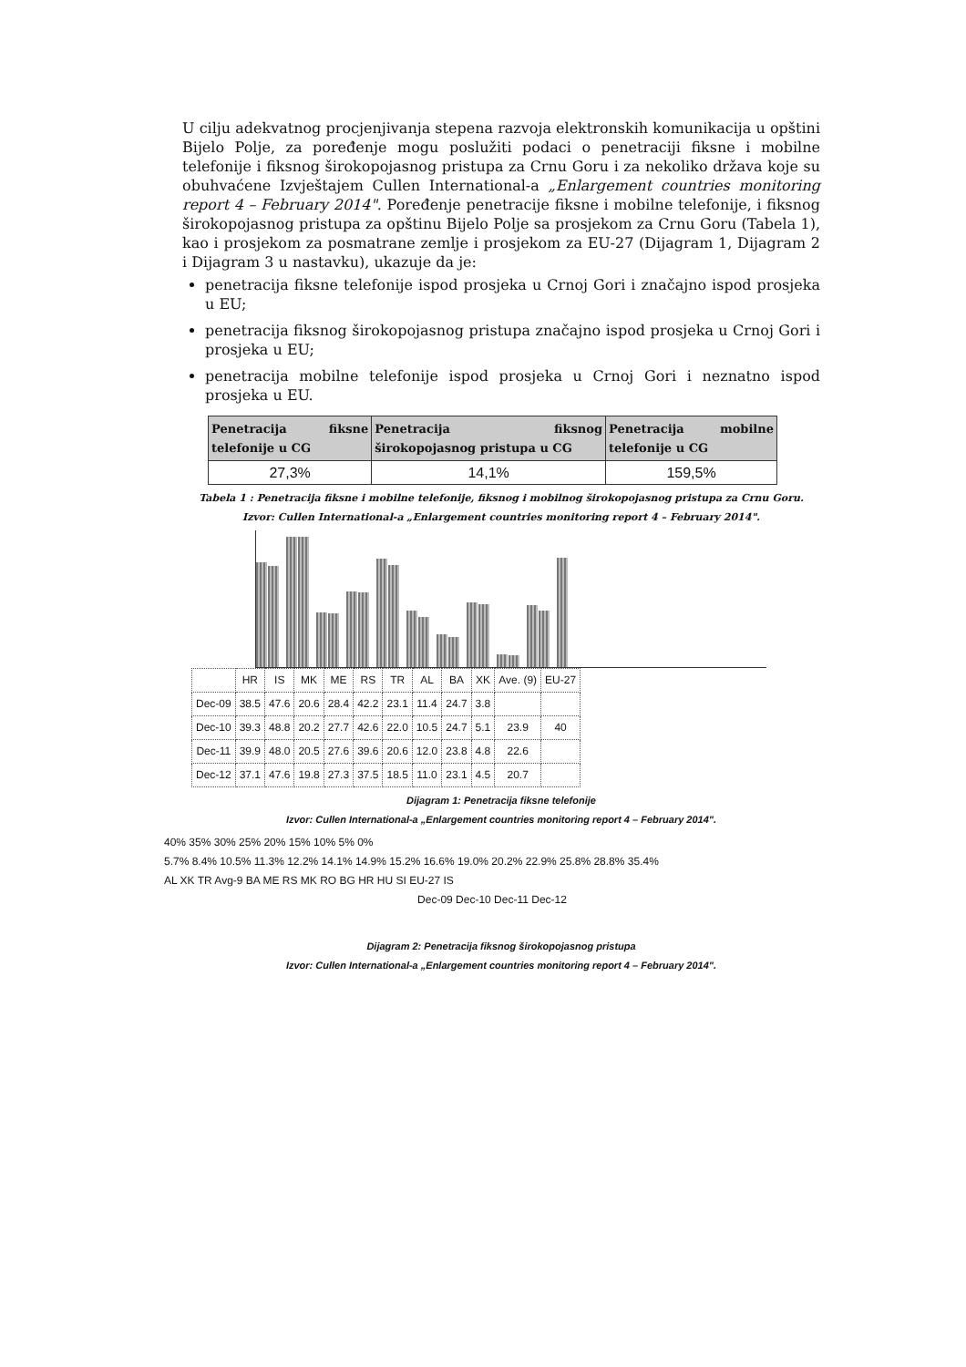U cilju adekvatnog procjenjivanja stepena razvoja elektronskih komunikacija u opštini Bijelo Polje, za poređenje mogu poslužiti podaci o penetraciji fiksne i mobilne telefonije i fiksnog širokopojasnog pristupa za Crnu Goru i za nekoliko država koje su obuhvaćene Izvještajem Cullen International-a „Enlargement countries monitoring report 4 – February 2014". Poređenje penetracije fiksne i mobilne telefonije, i fiksnog širokopojasnog pristupa za opštinu Bijelo Polje sa prosjekom za Crnu Goru (Tabela 1), kao i prosjekom za posmatrane zemlje i prosjekom za EU-27 (Dijagram 1, Dijagram 2 i Dijagram 3 u nastavku), ukazuje da je:
penetracija fiksne telefonije ispod prosjeka u Crnoj Gori i značajno ispod prosjeka u EU;
penetracija fiksnog širokopojasnog pristupa značajno ispod prosjeka u Crnoj Gori i prosjeka u EU;
penetracija mobilne telefonije ispod prosjeka u Crnoj Gori i neznatno ispod prosjeka u EU.
| Penetracija fiksne telefonije u CG | Penetracija fiksnog širokopojasnog pristupa u CG | Penetracija mobilne telefonije u CG |
| --- | --- | --- |
| 27,3% | 14,1% | 159,5% |
Tabela 1 : Penetracija fiksne i mobilne telefonije, fiksnog i mobilnog širokopojasnog pristupa za Crnu Goru.
Izvor: Cullen International-a „Enlargement countries monitoring report 4 – February 2014".
| | HR | IS | MK | ME | RS | TR | AL | BA | XK | Ave. (9) | EU-27 |
| Dec-09 | 38.5 | 47.6 | 20.6 | 28.4 | 42.2 | 23.1 | 11.4 | 24.7 | 3.8 | | |
| Dec-10 | 39.3 | 48.8 | 20.2 | 27.7 | 42.6 | 22.0 | 10.5 | 24.7 | 5.1 | 23.9 | 40 |
| Dec-11 | 39.9 | 48.0 | 20.5 | 27.6 | 39.6 | 20.6 | 12.0 | 23.8 | 4.8 | 22.6 | |
| Dec-12 | 37.1 | 47.6 | 19.8 | 27.3 | 37.5 | 18.5 | 11.0 | 23.1 | 4.5 | 20.7 | |
Dijagram 1: Penetracija fiksne telefonije
Izvor: Cullen International-a „Enlargement countries monitoring report 4 – February 2014".
40% 35% 30% 25% 20% 15% 10% 5% 0%
5.7% 8.4% 10.5% 11.3% 12.2% 14.1% 14.9% 15.2% 16.6% 19.0% 20.2% 22.9% 25.8% 28.8% 35.4%
AL XK TR Avg-9 BA ME RS MK RO BG HR HU SI EU-27 IS
Dec-09 Dec-10 Dec-11 Dec-12
Dijagram 2: Penetracija fiksnog širokopojasnog pristupa
Izvor: Cullen International-a „Enlargement countries monitoring report 4 – February 2014".